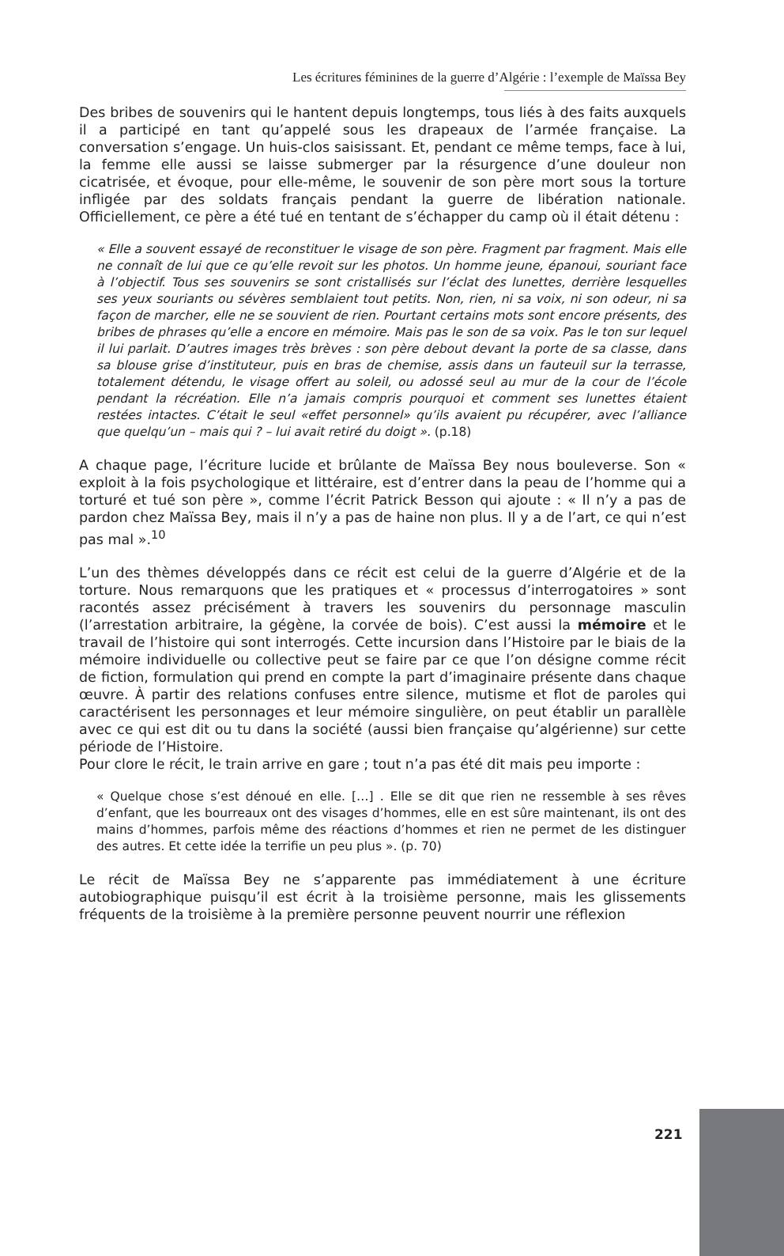Les écritures féminines de la guerre d’Algérie : l’exemple de Maïssa Bey
Des bribes de souvenirs qui le hantent depuis longtemps, tous liés à des faits auxquels il a participé en tant qu’appelé sous les drapeaux de l’armée française. La conversation s’engage. Un huis-clos saisissant. Et, pendant ce même temps, face à lui, la femme elle aussi se laisse submerger par la résurgence d’une douleur non cicatrisée, et évoque, pour elle-même, le souvenir de son père mort sous la torture infligée par des soldats français pendant la guerre de libération nationale. Officiellement, ce père a été tué en tentant de s’échapper du camp où il était détenu :
« Elle a souvent essayé de reconstituer le visage de son père. Fragment par fragment. Mais elle ne connaît de lui que ce qu’elle revoit sur les photos. Un homme jeune, épanoui, souriant face à l’objectif. Tous ses souvenirs se sont cristallisés sur l’éclat des lunettes, derrière lesquelles ses yeux souriants ou sévères semblaient tout petits. Non, rien, ni sa voix, ni son odeur, ni sa façon de marcher, elle ne se souvient de rien. Pourtant certains mots sont encore présents, des bribes de phrases qu’elle a encore en mémoire. Mais pas le son de sa voix. Pas le ton sur lequel il lui parlait. D’autres images très brèves : son père debout devant la porte de sa classe, dans sa blouse grise d’instituteur, puis en bras de chemise, assis dans un fauteuil sur la terrasse, totalement détendu, le visage offert au soleil, ou adossé seul au mur de la cour de l’école pendant la récréation. Elle n’a jamais compris pourquoi et comment ses lunettes étaient restées intactes. C’était le seul «effet personnel» qu’ils avaient pu récupérer, avec l’alliance que quelqu’un – mais qui ? – lui avait retiré du doigt ». (p.18)
A chaque page, l’écriture lucide et brûlante de Maïssa Bey nous bouleverse. Son « exploit à la fois psychologique et littéraire, est d’entrer dans la peau de l’homme qui a torturé et tué son père », comme l’écrit Patrick Besson qui ajoute : « Il n’y a pas de pardon chez Maïssa Bey, mais il n’y a pas de haine non plus. Il y a de l’art, ce qui n’est pas mal ».<sup>10</sup>
L’un des thèmes développés dans ce récit est celui de la guerre d’Algérie et de la torture. Nous remarquons que les pratiques et « processus d’interrogatoires » sont racontés assez précisément à travers les souvenirs du personnage masculin (l’arrestation arbitraire, la gégène, la corvée de bois). C’est aussi la mémoire et le travail de l’histoire qui sont interrogés. Cette incursion dans l’Histoire par le biais de la mémoire individuelle ou collective peut se faire par ce que l’on désigne comme récit de fiction, formulation qui prend en compte la part d’imaginaire présente dans chaque œuvre. À partir des relations confuses entre silence, mutisme et flot de paroles qui caractérisent les personnages et leur mémoire singulière, on peut établir un parallèle avec ce qui est dit ou tu dans la société (aussi bien française qu’algérienne) sur cette période de l’Histoire.
Pour clore le récit, le train arrive en gare ; tout n’a pas été dit mais peu importe :
« Quelque chose s’est dénoué en elle. […] . Elle se dit que rien ne ressemble à ses rêves d’enfant, que les bourreaux ont des visages d’hommes, elle en est sûre maintenant, ils ont des mains d’hommes, parfois même des réactions d’hommes et rien ne permet de les distinguer des autres. Et cette idée la terrifie un peu plus ». (p. 70)
Le récit de Maïssa Bey ne s’apparente pas immédiatement à une écriture autobiographique puisqu’il est écrit à la troisième personne, mais les glissements fréquents de la troisième à la première personne peuvent nourrir une réflexion
221